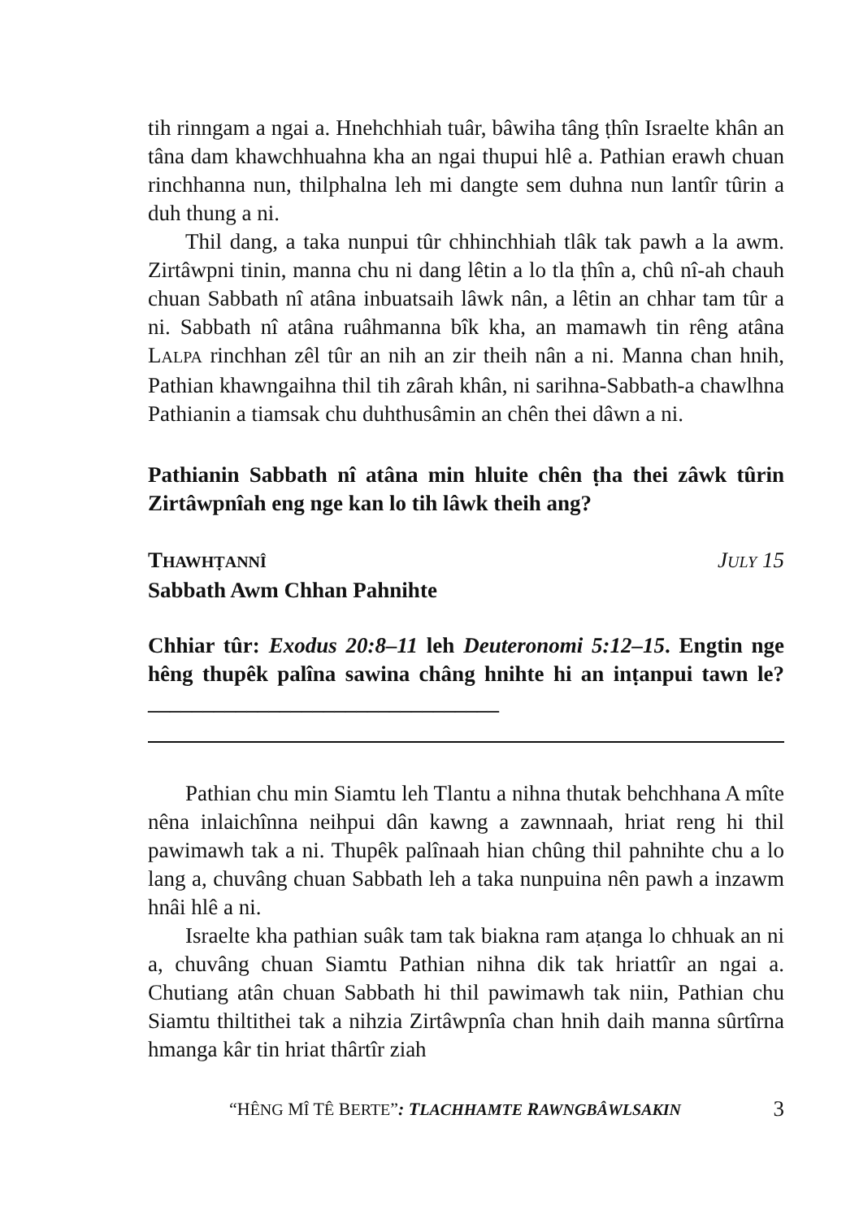tih rinngam a ngai a. Hnehchhiah tuâr, bâwiha tâng ṭhîn Israelte khân an tâna dam khawchhuahna kha an ngai thupui hlê a. Pathian erawh chuan rinchhanna nun, thilphalna leh mi dangte sem duhna nun lantîr tûrin a duh thung a ni.
Thil dang, a taka nunpui tûr chhinchhiah tlâk tak pawh a la awm. Zirtâwpni tinin, manna chu ni dang lêtin a lo tla ṭhîn a, chû nî-ah chauh chuan Sabbath nî atâna inbuatsaih lâwk nân, a lêtin an chhar tam tûr a ni. Sabbath nî atâna ruâhmanna bîk kha, an mamawh tin rêng atâna LALPA rinchhan zêl tûr an nih an zir theih nân a ni. Manna chan hnih, Pathian khawngaihna thil tih zârah khân, ni sarihna-Sabbath-a chawlhna Pathianin a tiamsak chu duhthusâmin an chên thei dâwn a ni.
Pathianin Sabbath nî atâna min hluite chên ṭha thei zâwk tûrin Zirtâwpnîah eng nge kan lo tih lâwk theih ang?
THAWHṬANNÎ JULY 15
Sabbath Awm Chhan Pahnihte
Chhiar tûr: Exodus 20:8–11 leh Deuteronomi 5:12–15. Engtin nge hêng thupêk palîna sawina châng hnihte hi an inṭanpui tawn le?________________________________
Pathian chu min Siamtu leh Tlantu a nihna thutak behchhana A mîte nêna inlaichînna neihpui dân kawng a zawnnaah, hriat reng hi thil pawimawh tak a ni. Thupêk palînaah hian chûng thil pahnihte chu a lo lang a, chuvâng chuan Sabbath leh a taka nunpuina nên pawh a inzawm hnâi hlê a ni.
Israelte kha pathian suâk tam tak biakna ram aṭanga lo chhuak an ni a, chuvâng chuan Siamtu Pathian nihna dik tak hriattîr an ngai a. Chutiang atân chuan Sabbath hi thil pawimawh tak niin, Pathian chu Siamtu thiltithei tak a nihzia Zirtâwpnîa chan hnih daih manna sûrtîrna hmanga kâr tin hriat thârtîr ziah
“HÊNG MÎ TÊ BERTE”: TLACHHAMTE RAWNGBÂWLSAKIN 3